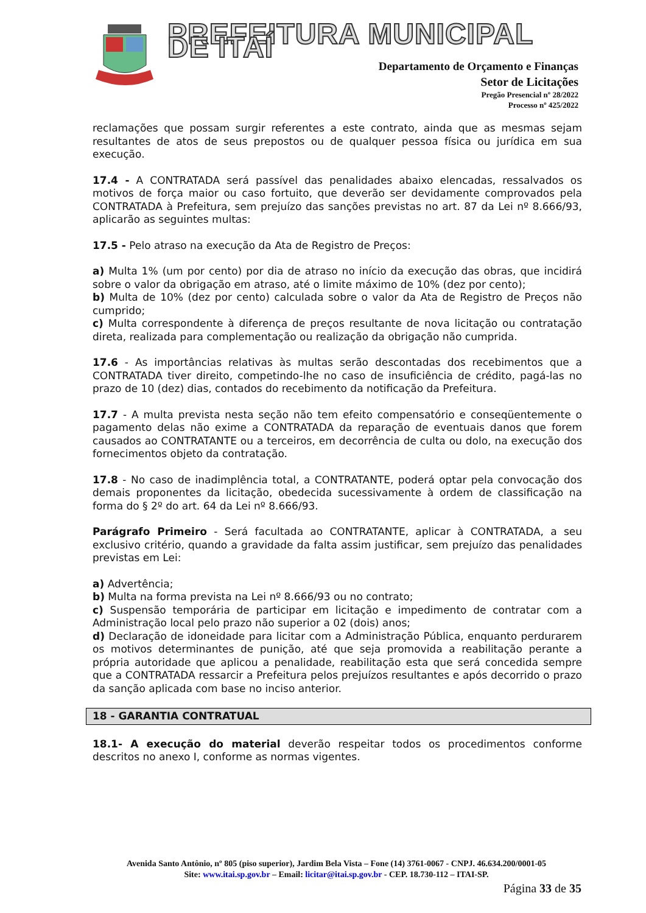PREFEITURA MUNICIPAL DE ITAÍ
Departamento de Orçamento e Finanças
Setor de Licitações
Pregão Presencial nº 28/2022
Processo nº 425/2022
reclamações que possam surgir referentes a este contrato, ainda que as mesmas sejam resultantes de atos de seus prepostos ou de qualquer pessoa física ou jurídica em sua execução.
17.4 - A CONTRATADA será passível das penalidades abaixo elencadas, ressalvados os motivos de força maior ou caso fortuito, que deverão ser devidamente comprovados pela CONTRATADA à Prefeitura, sem prejuízo das sanções previstas no art. 87 da Lei nº 8.666/93, aplicarão as seguintes multas:
17.5 - Pelo atraso na execução da Ata de Registro de Preços:
a) Multa 1% (um por cento) por dia de atraso no início da execução das obras, que incidirá sobre o valor da obrigação em atraso, até o limite máximo de 10% (dez por cento);
b) Multa de 10% (dez por cento) calculada sobre o valor da Ata de Registro de Preços não cumprido;
c) Multa correspondente à diferença de preços resultante de nova licitação ou contratação direta, realizada para complementação ou realização da obrigação não cumprida.
17.6 - As importâncias relativas às multas serão descontadas dos recebimentos que a CONTRATADA tiver direito, competindo-lhe no caso de insuficiência de crédito, pagá-las no prazo de 10 (dez) dias, contados do recebimento da notificação da Prefeitura.
17.7 - A multa prevista nesta seção não tem efeito compensatório e conseqüentemente o pagamento delas não exime a CONTRATADA da reparação de eventuais danos que forem causados ao CONTRATANTE ou a terceiros, em decorrência de culta ou dolo, na execução dos fornecimentos objeto da contratação.
17.8 - No caso de inadimplência total, a CONTRATANTE, poderá optar pela convocação dos demais proponentes da licitação, obedecida sucessivamente à ordem de classificação na forma do § 2º do art. 64 da Lei nº 8.666/93.
Parágrafo Primeiro - Será facultada ao CONTRATANTE, aplicar à CONTRATADA, a seu exclusivo critério, quando a gravidade da falta assim justificar, sem prejuízo das penalidades previstas em Lei:
a) Advertência;
b) Multa na forma prevista na Lei nº 8.666/93 ou no contrato;
c) Suspensão temporária de participar em licitação e impedimento de contratar com a Administração local pelo prazo não superior a 02 (dois) anos;
d) Declaração de idoneidade para licitar com a Administração Pública, enquanto perdurarem os motivos determinantes de punição, até que seja promovida a reabilitação perante a própria autoridade que aplicou a penalidade, reabilitação esta que será concedida sempre que a CONTRATADA ressarcir a Prefeitura pelos prejuízos resultantes e após decorrido o prazo da sanção aplicada com base no inciso anterior.
18 - GARANTIA CONTRATUAL
18.1- A execução do material deverão respeitar todos os procedimentos conforme descritos no anexo I, conforme as normas vigentes.
Avenida Santo Antônio, nº 805 (piso superior), Jardim Bela Vista – Fone (14) 3761-0067 - CNPJ. 46.634.200/0001-05
Site: www.itai.sp.gov.br – Email: licitar@itai.sp.gov.br - CEP. 18.730-112 – ITAI-SP.
Página 33 de 35